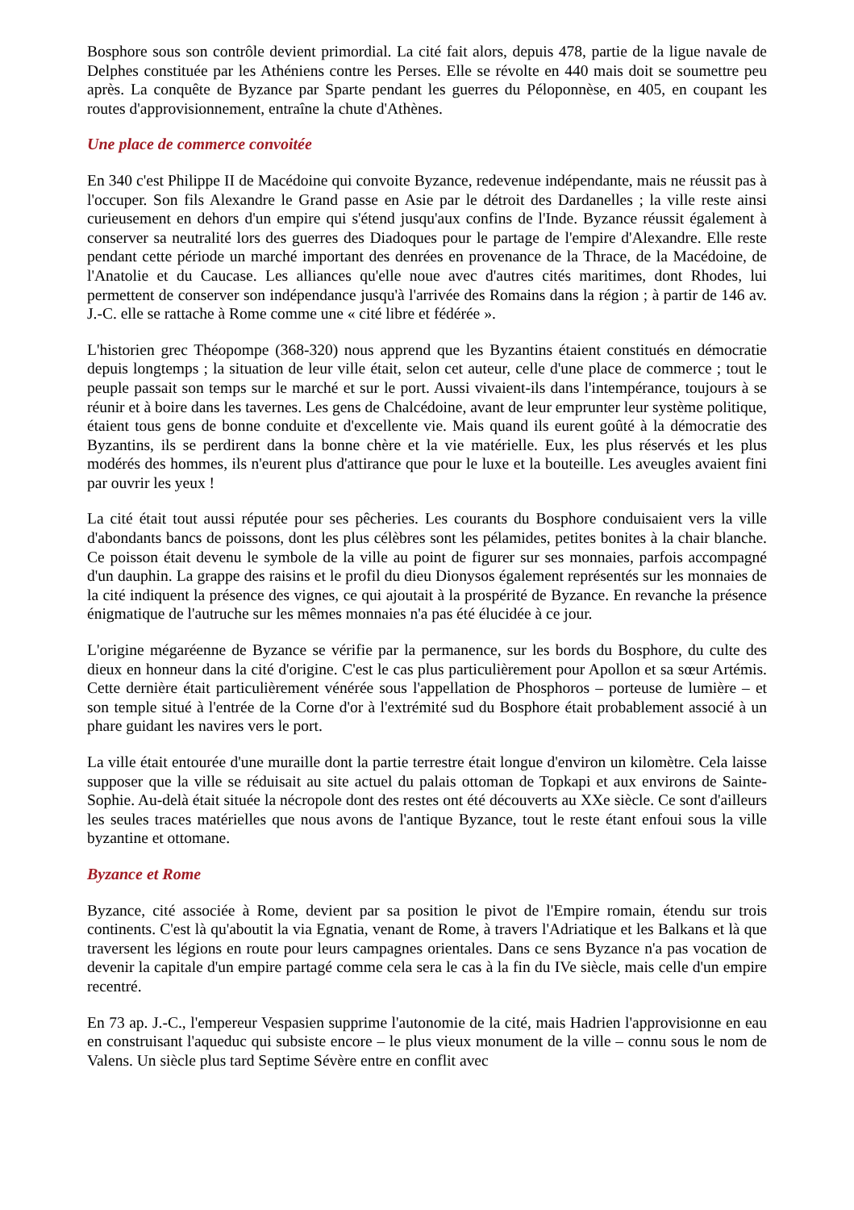Bosphore sous son contrôle devient primordial. La cité fait alors, depuis 478, partie de la ligue navale de Delphes constituée par les Athéniens contre les Perses. Elle se révolte en 440 mais doit se soumettre peu après. La conquête de Byzance par Sparte pendant les guerres du Péloponnèse, en 405, en coupant les routes d'approvisionnement, entraîne la chute d'Athènes.
Une place de commerce convoitée
En 340 c'est Philippe II de Macédoine qui convoite Byzance, redevenue indépendante, mais ne réussit pas à l'occuper. Son fils Alexandre le Grand passe en Asie par le détroit des Dardanelles ; la ville reste ainsi curieusement en dehors d'un empire qui s'étend jusqu'aux confins de l'Inde. Byzance réussit également à conserver sa neutralité lors des guerres des Diadoques pour le partage de l'empire d'Alexandre. Elle reste pendant cette période un marché important des denrées en provenance de la Thrace, de la Macédoine, de l'Anatolie et du Caucase. Les alliances qu'elle noue avec d'autres cités maritimes, dont Rhodes, lui permettent de conserver son indépendance jusqu'à l'arrivée des Romains dans la région ; à partir de 146 av. J.-C. elle se rattache à Rome comme une « cité libre et fédérée ».
L'historien grec Théopompe (368-320) nous apprend que les Byzantins étaient constitués en démocratie depuis longtemps ; la situation de leur ville était, selon cet auteur, celle d'une place de commerce ; tout le peuple passait son temps sur le marché et sur le port. Aussi vivaient-ils dans l'intempérance, toujours à se réunir et à boire dans les tavernes. Les gens de Chalcédoine, avant de leur emprunter leur système politique, étaient tous gens de bonne conduite et d'excellente vie. Mais quand ils eurent goûté à la démocratie des Byzantins, ils se perdirent dans la bonne chère et la vie matérielle. Eux, les plus réservés et les plus modérés des hommes, ils n'eurent plus d'attirance que pour le luxe et la bouteille. Les aveugles avaient fini par ouvrir les yeux !
La cité était tout aussi réputée pour ses pêcheries. Les courants du Bosphore conduisaient vers la ville d'abondants bancs de poissons, dont les plus célèbres sont les pélamides, petites bonites à la chair blanche. Ce poisson était devenu le symbole de la ville au point de figurer sur ses monnaies, parfois accompagné d'un dauphin. La grappe des raisins et le profil du dieu Dionysos également représentés sur les monnaies de la cité indiquent la présence des vignes, ce qui ajoutait à la prospérité de Byzance. En revanche la présence énigmatique de l'autruche sur les mêmes monnaies n'a pas été élucidée à ce jour.
L'origine mégaréenne de Byzance se vérifie par la permanence, sur les bords du Bosphore, du culte des dieux en honneur dans la cité d'origine. C'est le cas plus particulièrement pour Apollon et sa sœur Artémis. Cette dernière était particulièrement vénérée sous l'appellation de Phosphoros – porteuse de lumière – et son temple situé à l'entrée de la Corne d'or à l'extrémité sud du Bosphore était probablement associé à un phare guidant les navires vers le port.
La ville était entourée d'une muraille dont la partie terrestre était longue d'environ un kilomètre. Cela laisse supposer que la ville se réduisait au site actuel du palais ottoman de Topkapi et aux environs de Sainte-Sophie. Au-delà était située la nécropole dont des restes ont été découverts au XXe siècle. Ce sont d'ailleurs les seules traces matérielles que nous avons de l'antique Byzance, tout le reste étant enfoui sous la ville byzantine et ottomane.
Byzance et Rome
Byzance, cité associée à Rome, devient par sa position le pivot de l'Empire romain, étendu sur trois continents. C'est là qu'aboutit la via Egnatia, venant de Rome, à travers l'Adriatique et les Balkans et là que traversent les légions en route pour leurs campagnes orientales. Dans ce sens Byzance n'a pas vocation de devenir la capitale d'un empire partagé comme cela sera le cas à la fin du IVe siècle, mais celle d'un empire recentré.
En 73 ap. J.-C., l'empereur Vespasien supprime l'autonomie de la cité, mais Hadrien l'approvisionne en eau en construisant l'aqueduc qui subsiste encore – le plus vieux monument de la ville – connu sous le nom de Valens. Un siècle plus tard Septime Sévère entre en conflit avec